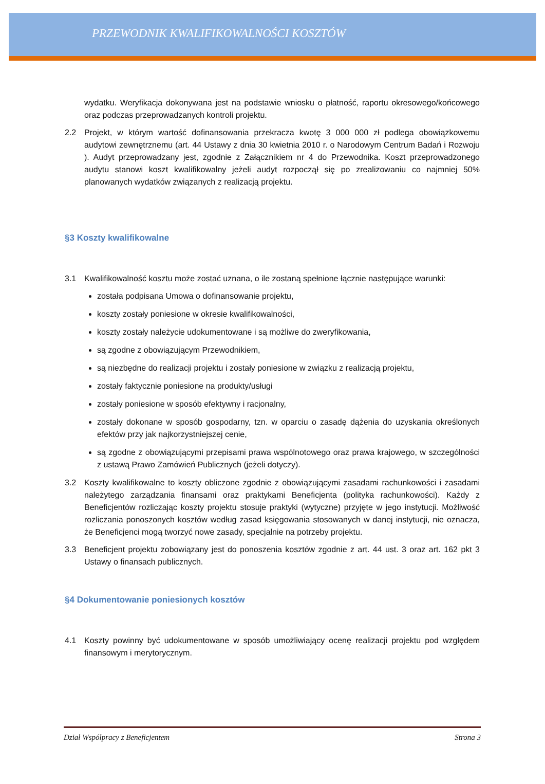PRZEWODNIK KWALIFIKOWALNOŚCI KOSZTÓW
wydatku. Weryfikacja dokonywana jest na podstawie wniosku o płatność, raportu okresowego/końcowego oraz podczas przeprowadzanych kontroli projektu.
2.2 Projekt, w którym wartość dofinansowania przekracza kwotę 3 000 000 zł podlega obowiązkowemu audytowi zewnętrznemu (art. 44 Ustawy z dnia 30 kwietnia 2010 r. o Narodowym Centrum Badań i Rozwoju ). Audyt przeprowadzany jest, zgodnie z Załącznikiem nr 4 do Przewodnika. Koszt przeprowadzonego audytu stanowi koszt kwalifikowalny jeżeli audyt rozpoczął się po zrealizowaniu co najmniej 50% planowanych wydatków związanych z realizacją projektu.
§3 Koszty kwalifikowalne
3.1 Kwalifikowalność kosztu może zostać uznana, o ile zostaną spełnione łącznie następujące warunki:
została podpisana Umowa o dofinansowanie projektu,
koszty zostały poniesione w okresie kwalifikowalności,
koszty zostały należycie udokumentowane i są możliwe do zweryfikowania,
są zgodne z obowiązującym Przewodnikiem,
są niezbędne do realizacji projektu i zostały poniesione w związku z realizacją projektu,
zostały faktycznie poniesione na produkty/usługi
zostały poniesione w sposób efektywny i racjonalny,
zostały dokonane w sposób gospodarny, tzn. w oparciu o zasadę dążenia do uzyskania określonych efektów przy jak najkorzystniejszej cenie,
są zgodne z obowiązującymi przepisami prawa wspólnotowego oraz prawa krajowego, w szczególności z ustawą Prawo Zamówień Publicznych (jeżeli dotyczy).
3.2 Koszty kwalifikowalne to koszty obliczone zgodnie z obowiązującymi zasadami rachunkowości i zasadami należytego zarządzania finansami oraz praktykami Beneficjenta (polityka rachunkowości). Każdy z Beneficjentów rozliczając koszty projektu stosuje praktyki (wytyczne) przyjęte w jego instytucji. Możliwość rozliczania ponoszonych kosztów według zasad księgowania stosowanych w danej instytucji, nie oznacza, że Beneficjenci mogą tworzyć nowe zasady, specjalnie na potrzeby projektu.
3.3 Beneficjent projektu zobowiązany jest do ponoszenia kosztów zgodnie z art. 44 ust. 3 oraz art. 162 pkt 3 Ustawy o finansach publicznych.
§4 Dokumentowanie poniesionych kosztów
4.1 Koszty powinny być udokumentowane w sposób umożliwiający ocenę realizacji projektu pod względem finansowym i merytorycznym.
Dział Współpracy z Beneficjentem Strona 3